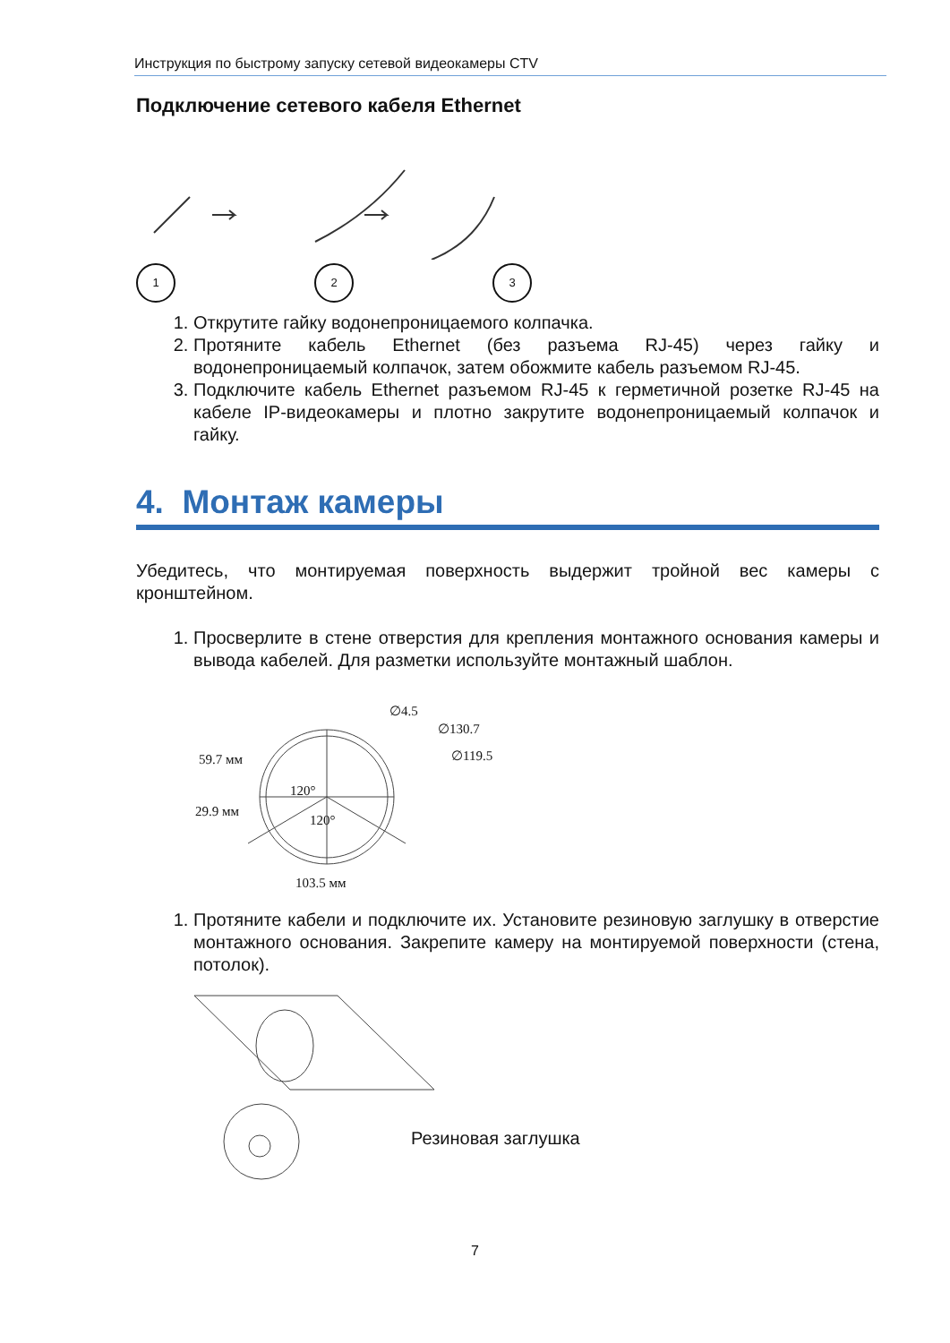Инструкция по быстрому запуску сетевой видеокамеры CTV
Подключение сетевого кабеля Ethernet
1 2 3
1. Открутите гайку водонепроницаемого колпачка.
2. Протяните кабель Ethernet (без разъема RJ-45) через гайку и водонепроницаемый колпачок, затем обожмите кабель разъемом RJ-45.
3. Подключите кабель Ethernet разъемом RJ-45 к герметичной розетке RJ-45 на кабеле IP-видеокамеры и плотно закрутите водонепроницаемый колпачок и гайку.
4. Монтаж камеры
Убедитесь, что монтируемая поверхность выдержит тройной вес камеры с кронштейном.
1. Просверлите в стене отверстия для крепления монтажного основания камеры и вывода кабелей. Для разметки используйте монтажный шаблон.
∅4.5
∅130.7
∅119.5
59.7 мм
120°
29.9 мм
120°
103.5 мм
1. Протяните кабели и подключите их. Установите резиновую заглушку в отверстие монтажного основания. Закрепите камеру на монтируемой поверхности (стена, потолок).
Резиновая заглушка
7